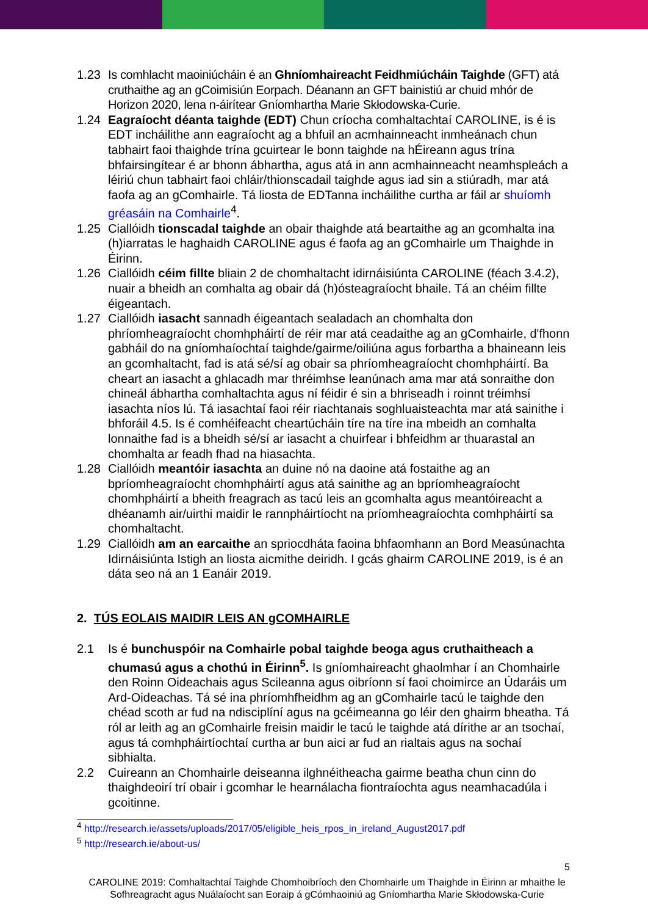1.23 Is comhlacht maoiniúcháin é an Ghníomhaireacht Feidhmiúcháin Taighde (GFT) atá cruthaithe ag an gCoimisiún Eorpach. Déanann an GFT bainistiú ar chuid mhór de Horizon 2020, lena n-áirítear Gníomhartha Marie Skłodowska-Curie.
1.24 Eagraíocht déanta taighde (EDT) Chun críocha comhaltachtaí CAROLINE, is é is EDT incháilithe ann eagraíocht ag a bhfuil an acmhainneacht inmheánach chun tabhairt faoi thaighde trína gcuirtear le bonn taighde na hÉireann agus trína bhfairsingítear é ar bhonn ábhartha, agus atá in ann acmhainneacht neamhspleách a léiriú chun tabhairt faoi chláir/thionscadail taighde agus iad sin a stiúradh, mar atá faofa ag an gComhairle. Tá liosta de EDTanna incháilithe curtha ar fáil ar shuíomh gréasáin na Comhairle<sup>4</sup>.
1.25 Ciallóidh tionscadal taighde an obair thaighde atá beartaithe ag an gcomhalta ina (h)iarratas le haghaidh CAROLINE agus é faofa ag an gComhairle um Thaighde in Éirinn.
1.26 Ciallóidh céim fillte bliain 2 de chomhaltacht idirnáisiúnta CAROLINE (féach 3.4.2), nuair a bheidh an comhalta ag obair dá (h)ósteagraíocht bhaile. Tá an chéim fillte éigeantach.
1.27 Ciallóidh iasacht sannadh éigeantach sealadach an chomhalta don phríomheagraíocht chomhpháirtí de réir mar atá ceadaithe ag an gComhairle, d'fhonn gabháil do na gníomhaíochtaí taighde/gairme/oiliúna agus forbartha a bhaineann leis an gcomhaltacht, fad is atá sé/sí ag obair sa phríomheagraíocht chomhpháirtí. Ba cheart an iasacht a ghlacadh mar thréimhse leanúnach ama mar atá sonraithe don chineál ábhartha comhaltachta agus ní féidir é sin a bhriseadh i roinnt tréimhsí iasachta níos lú. Tá iasachtaí faoi réir riachtanais soghluaisteachta mar atá sainithe i bhforáil 4.5. Is é comhéifeacht cheartúcháin tíre na tíre ina mbeidh an comhalta lonnaithe fad is a bheidh sé/sí ar iasacht a chuirfear i bhfeidhm ar thuarastal an chomhalta ar feadh fhad na hiasachta.
1.28 Ciallóidh meantóir iasachta an duine nó na daoine atá fostaithe ag an bpríomheagraíocht chomhpháirtí agus atá sainithe ag an bpríomheagraíocht chomhpháirtí a bheith freagrach as tacú leis an gcomhalta agus meantóireacht a dhéanamh air/uirthi maidir le rannpháirtíocht na príomheagraíochta comhpháirtí sa chomhaltacht.
1.29 Ciallóidh am an earcaithe an spriocdháta faoina bhfaomhann an Bord Measúnachta Idirnáisiúnta Istigh an liosta aicmithe deiridh. I gcás ghairm CAROLINE 2019, is é an dáta seo ná an 1 Eanáir 2019.
2. TÚS EOLAIS MAIDIR LEIS AN gCOMHAIRLE
2.1 Is é bunchuspóir na Comhairle pobal taighde beoga agus cruthaitheach a chumasú agus a chothú in Éirinn<sup>5</sup>. Is gníomhaireacht ghaolmhar í an Chomhairle den Roinn Oideachais agus Scileanna agus oibríonn sí faoi choimirce an Údaráis um Ard-Oideachas. Tá sé ina phríomhfheidhm ag an gComhairle tacú le taighde den chéad scoth ar fud na ndisciplíní agus na gcéimeanna go léir den ghairm bheatha. Tá ról ar leith ag an gComhairle freisin maidir le tacú le taighde atá dírithe ar an tsochaí, agus tá comhpháirtíochtaí curtha ar bun aici ar fud an rialtais agus na sochaí sibhialta.
2.2 Cuireann an Chomhairle deiseanna ilghnéitheacha gairme beatha chun cinn do thaighdeoirí trí obair i gcomhar le hearnálacha fiontraíochta agus neamhacadúla i gcoitinne.
<sup>4</sup> http://research.ie/assets/uploads/2017/05/eligible_heis_rpos_in_ireland_August2017.pdf
<sup>5</sup> http://research.ie/about-us/
5
CAROLINE 2019: Comhaltachtaí Taighde Chomhoibríoch den Chomhairle um Thaighde in Éirinn ar mhaithe le Sofhreagracht agus Nuálaíocht san Eoraip á gCómhaoiniú ag Gníomhartha Marie Skłodowska-Curie